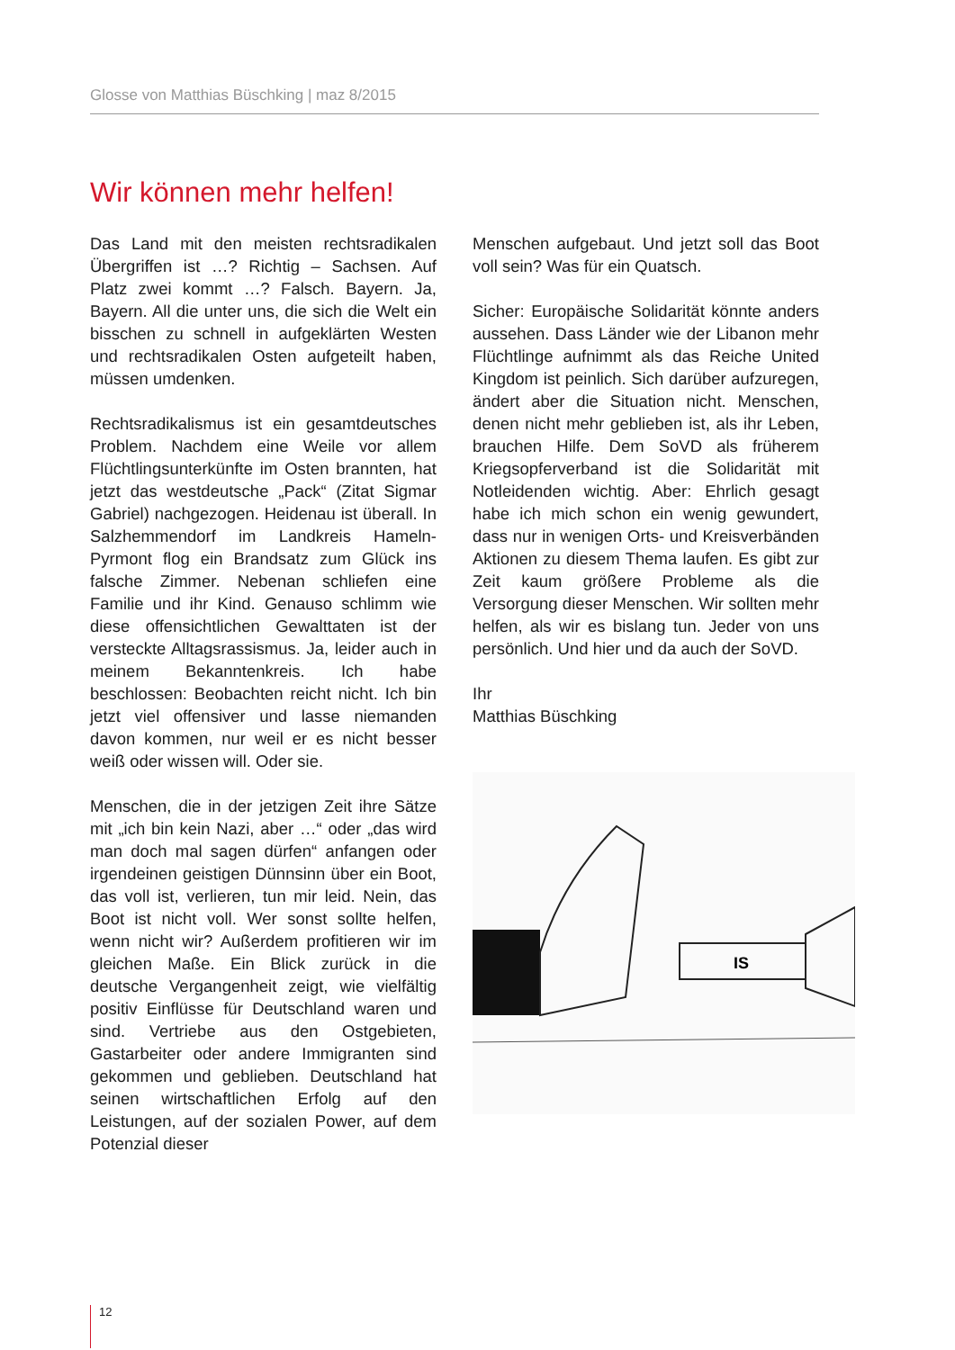Glosse von Matthias Büschking | maz 8/2015
Wir können mehr helfen!
Das Land mit den meisten rechtsradikalen Übergriffen ist …? Richtig – Sachsen. Auf Platz zwei kommt …? Falsch. Bayern. Ja, Bayern. All die unter uns, die sich die Welt ein bisschen zu schnell in aufgeklärten Westen und rechtsradikalen Osten aufgeteilt haben, müssen umdenken.
Rechtsradikalismus ist ein gesamtdeutsches Problem. Nachdem eine Weile vor allem Flüchtlingsunterkünfte im Osten brannten, hat jetzt das westdeutsche „Pack“ (Zitat Sigmar Gabriel) nachgezogen. Heidenau ist überall. In Salzhemmendorf im Landkreis Hameln-Pyrmont flog ein Brandsatz zum Glück ins falsche Zimmer. Nebenan schliefen eine Familie und ihr Kind. Genauso schlimm wie diese offensichtlichen Gewalttaten ist der versteckte Alltagsrassismus. Ja, leider auch in meinem Bekanntenkreis. Ich habe beschlossen: Beobachten reicht nicht. Ich bin jetzt viel offensiver und lasse niemanden davon kommen, nur weil er es nicht besser weiß oder wissen will. Oder sie.
Menschen, die in der jetzigen Zeit ihre Sätze mit „ich bin kein Nazi, aber …“ oder „das wird man doch mal sagen dürfen“ anfangen oder irgendeinen geistigen Dünnsinn über ein Boot, das voll ist, verlieren, tun mir leid. Nein, das Boot ist nicht voll. Wer sonst sollte helfen, wenn nicht wir? Außerdem profitieren wir im gleichen Maße. Ein Blick zurück in die deutsche Vergangenheit zeigt, wie vielfältig positiv Einflüsse für Deutschland waren und sind. Vertriebe aus den Ostgebieten, Gastarbeiter oder andere Immigranten sind gekommen und geblieben. Deutschland hat seinen wirtschaftlichen Erfolg auf den Leistungen, auf der sozialen Power, auf dem Potenzial dieser
Menschen aufgebaut. Und jetzt soll das Boot voll sein? Was für ein Quatsch.
Sicher: Europäische Solidarität könnte anders aussehen. Dass Länder wie der Libanon mehr Flüchtlinge aufnimmt als das Reiche United Kingdom ist peinlich. Sich darüber aufzuregen, ändert aber die Situation nicht. Menschen, denen nicht mehr geblieben ist, als ihr Leben, brauchen Hilfe. Dem SoVD als früherem Kriegsopferverband ist die Solidarität mit Notleidenden wichtig. Aber: Ehrlich gesagt habe ich mich schon ein wenig gewundert, dass nur in wenigen Orts- und Kreisverbänden Aktionen zu diesem Thema laufen. Es gibt zur Zeit kaum größere Probleme als die Versorgung dieser Menschen. Wir sollten mehr helfen, als wir es bislang tun. Jeder von uns persönlich. Und hier und da auch der SoVD.
Ihr
Matthias Büschking
IS
12